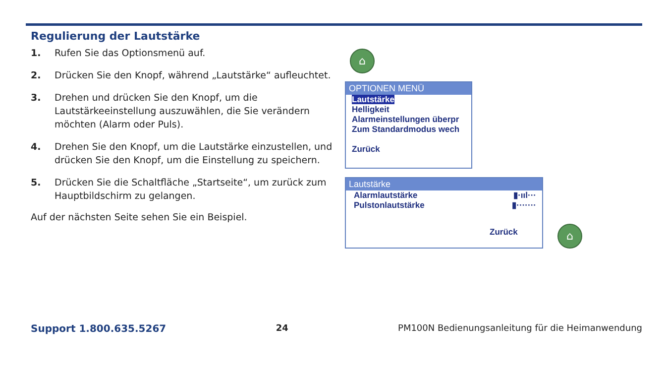Regulierung der Lautstärke
1. Rufen Sie das Optionsmenü auf.
2. Drücken Sie den Knopf, während „Lautstärke“ aufleuchtet.
3. Drehen und drücken Sie den Knopf, um die Lautstärkeeinstellung auszuwählen, die Sie verändern möchten (Alarm oder Puls).
4. Drehen Sie den Knopf, um die Lautstärke einzustellen, und drücken Sie den Knopf, um die Einstellung zu speichern.
5. Drücken Sie die Schaltfläche „Startseite“, um zurück zum Hauptbildschirm zu gelangen.
Auf der nächsten Seite sehen Sie ein Beispiel.
⌂
OPTIONEN MENÜ
Lautstärke
Helligkeit
Alarmeinstellungen überpr
Zum Standardmodus wech
Zurück
Lautstärke
Alarmlautstärke ▮·ııl···
Pulstonlautstärke ▮·······
Zurück
⌂
Support 1.800.635.5267 24 PM100N Bedienungsanleitung für die Heimanwendung